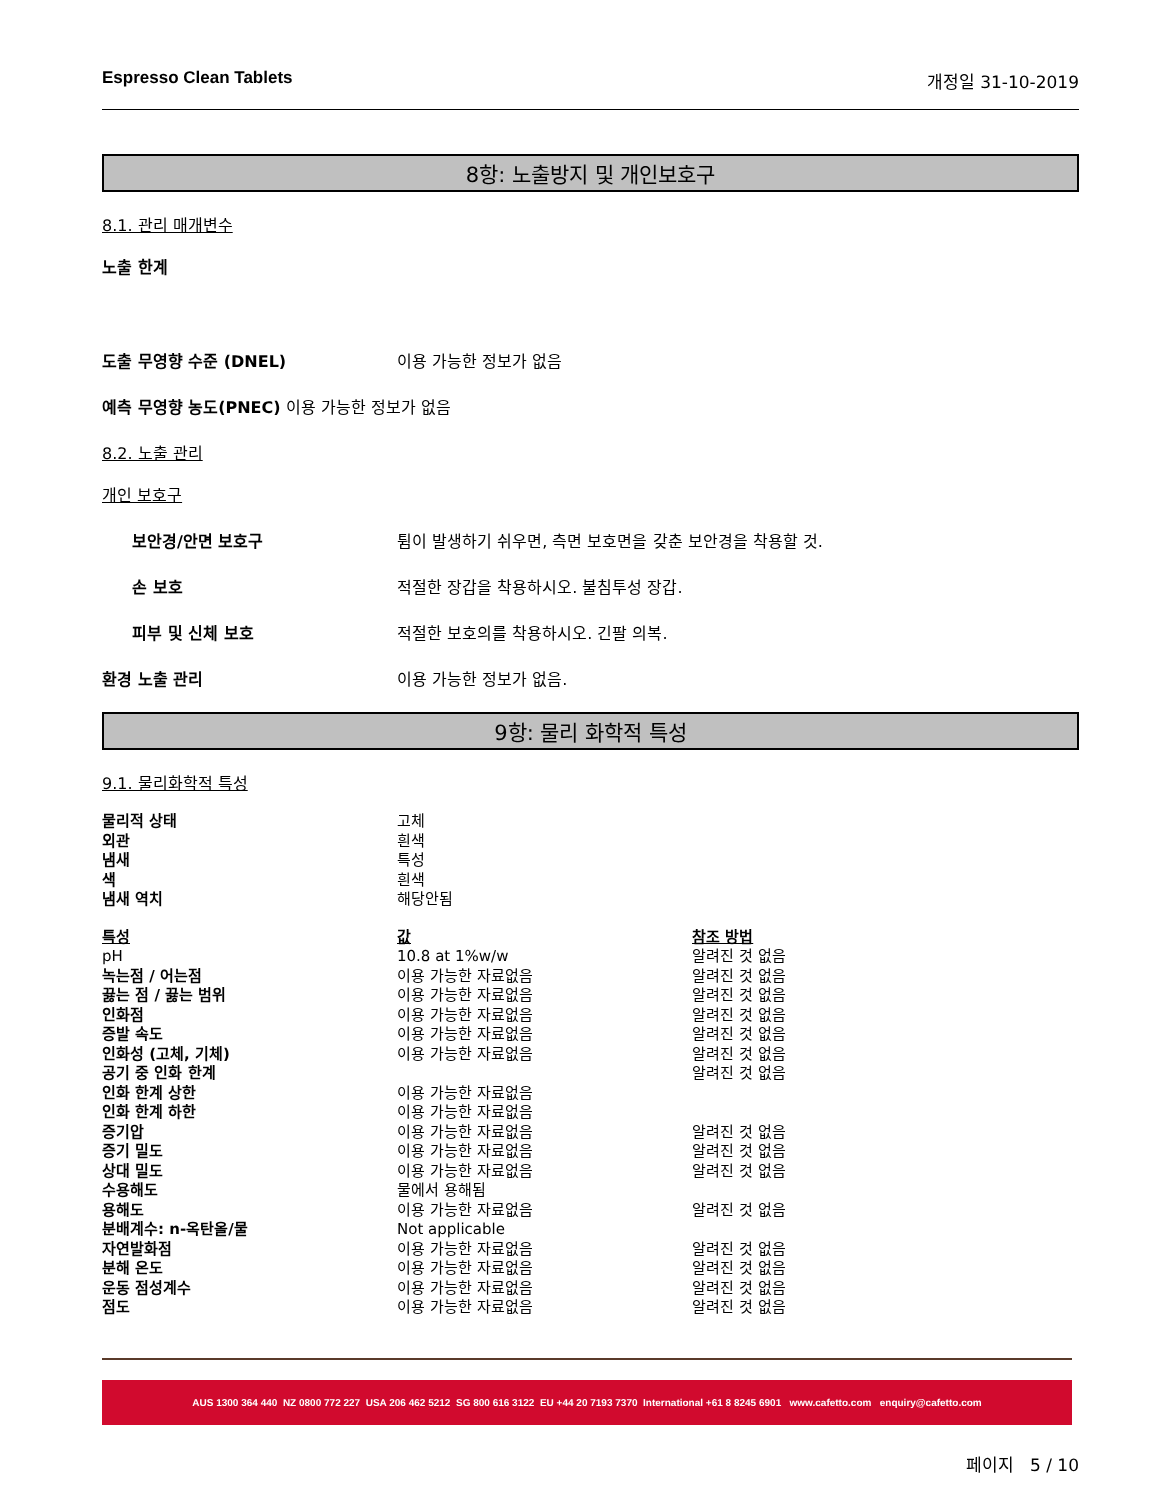Espresso Clean Tablets 개정일 31-10-2019
8항: 노출방지 및 개인보호구
8.1. 관리 매개변수
노출 한계
도출 무영향 수준 (DNEL) 이용 가능한 정보가 없음
예측 무영향 농도(PNEC) 이용 가능한 정보가 없음
8.2. 노출 관리
개인 보호구
보안경/안면 보호구 튐이 발생하기 쉬우면, 측면 보호면을 갖춘 보안경을 착용할 것.
손 보호 적절한 장갑을 착용하시오. 불침투성 장갑.
피부 및 신체 보호 적절한 보호의를 착용하시오. 긴팔 의복.
환경 노출 관리 이용 가능한 정보가 없음.
9항: 물리 화학적 특성
9.1. 물리화학적 특성
| 물리적 상태 | 고체 | |
| 외관 | 흰색 | |
| 냄새 | 특성 | |
| 색 | 흰색 | |
| 냄새 역치 | 해당안됨 | |
| 특성 | 값 | 참조 방법 |
| --- | --- | --- |
| pH | 10.8 at 1%w/w | 알려진 것 없음 |
| 녹는점 / 어는점 | 이용 가능한 자료없음 | 알려진 것 없음 |
| 끓는 점 / 끓는 범위 | 이용 가능한 자료없음 | 알려진 것 없음 |
| 인화점 | 이용 가능한 자료없음 | 알려진 것 없음 |
| 증발 속도 | 이용 가능한 자료없음 | 알려진 것 없음 |
| 인화성 (고체, 기체) | 이용 가능한 자료없음 | 알려진 것 없음 |
| 공기 중 인화 한계 | | 알려진 것 없음 |
| 인화 한계 상한 | 이용 가능한 자료없음 | |
| 인화 한계 하한 | 이용 가능한 자료없음 | |
| 증기압 | 이용 가능한 자료없음 | 알려진 것 없음 |
| 증기 밀도 | 이용 가능한 자료없음 | 알려진 것 없음 |
| 상대 밀도 | 이용 가능한 자료없음 | 알려진 것 없음 |
| 수용해도 | 물에서 용해됨 | |
| 용해도 | 이용 가능한 자료없음 | 알려진 것 없음 |
| 분배계수: n-옥탄올/물 | Not applicable | |
| 자연발화점 | 이용 가능한 자료없음 | 알려진 것 없음 |
| 분해 온도 | 이용 가능한 자료없음 | 알려진 것 없음 |
| 운동 점성계수 | 이용 가능한 자료없음 | 알려진 것 없음 |
| 점도 | 이용 가능한 자료없음 | 알려진 것 없음 |
AUS 1300 364 440 NZ 0800 772 227 USA 206 462 5212 SG 800 616 3122 EU +44 20 7193 7370 International +61 8 8245 6901 www.cafetto.com enquiry@cafetto.com
페이지 5 / 10